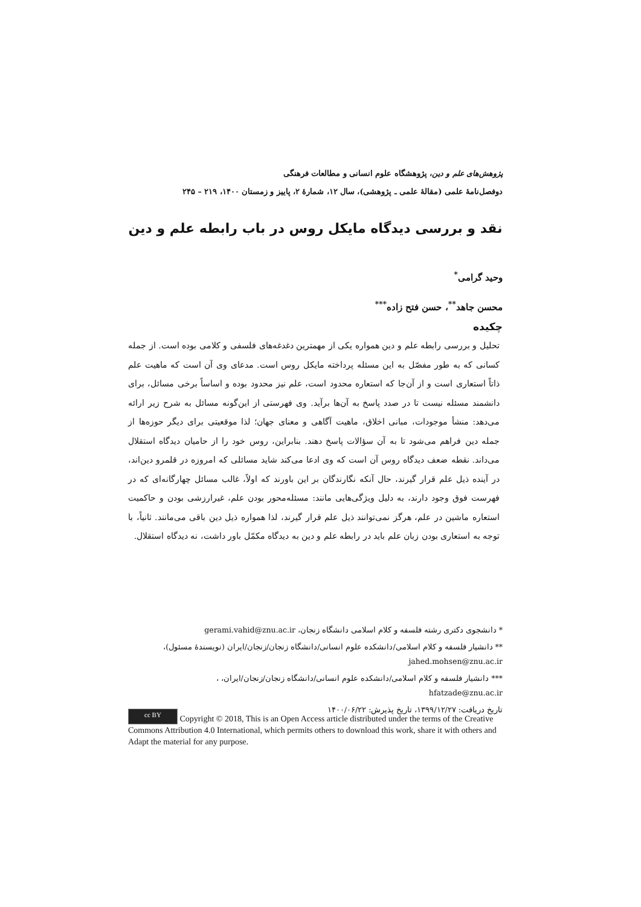پژوهش‌های علم و دین، پژوهشگاه علوم انسانی و مطالعات فرهنگی
دوفصل‌نامهٔ علمی (مقالهٔ علمی ـ پژوهشی)، سال ۱۲، شمارهٔ ۲، پاییز و زمستان ۱۴۰۰، ۲۱۹ – ۲۴۵
نقد و بررسی دیدگاه مایکل روس در باب رابطه علم و دین
وحید گرامی<sup>*</sup>
محسن جاهد<sup>**</sup>، حسن فتح زاده<sup>***</sup>
چکیده
تحلیل و بررسی رابطه علم و دین همواره یکی از مهمترین دغدغه‌های فلسفی و کلامی بوده است. از جمله کسانی که به طور مفصّل به این مسئله پرداخته مایکل روس است. مدعای وی آن است که ماهیت علم ذاتاً استعاری است و از آن‌جا که استعاره محدود است، علم نیز محدود بوده و اساساً برخی مسائل، برای دانشمند مسئله نیست تا در صدد پاسخ به آن‌ها برآید. وی فهرستی از این‌گونه مسائل به شرح زیر ارائه می‌دهد: منشأ موجودات، مبانی اخلاق، ماهیت آگاهی و معنای جهان؛ لذا موقعیتی برای دیگر حوزه‌ها از جمله دین فراهم می‌شود تا به آن سؤالات پاسخ دهند. بنابراین، روس خود را از حامیان دیدگاه استقلال می‌داند. نقطه ضعف دیدگاه روس آن است که وی ادعا می‌کند شاید مسائلی که امروزه در قلمرو دین‌اند، در آینده ذیل علم قرار گیرند، حال آنکه نگارندگان بر این باورند که اولاً، غالب مسائل چهارگانه‌ای که در فهرست فوق وجود دارند، به دلیل ویژگی‌هایی مانند: مسئله‌محور بودن علم، غیرارزشی بودن و حاکمیت استعاره ماشین در علم، هرگز نمی‌توانند ذیل علم قرار گیرند، لذا همواره ذیل دین باقی می‌مانند. ثانیاً، با توجه به استعاری بودن زبان علم باید در رابطه علم و دین به دیدگاه مکمّل باور داشت، نه دیدگاه استقلال.
* دانشجوی دکتری رشته فلسفه و کلام اسلامی دانشگاه زنجان، gerami.vahid@znu.ac.ir
** دانشیار فلسفه و کلام اسلامی/دانشکده علوم انسانی/دانشگاه زنجان/زنجان/ایران (نویسندهٔ مسئول)،
jahed.mohsen@znu.ac.ir
*** دانشیار فلسفه و کلام اسلامی/دانشکده علوم انسانی/دانشگاه زنجان/زنجان/ایران، ،
hfatzade@znu.ac.ir
تاریخ دریافت: ۱۳۹۹/۱۲/۲۷، تاریخ پذیرش: ۱۴۰۰/۰۶/۲۲
cc BY Copyright © 2018, This is an Open Access article distributed under the terms of the Creative Commons Attribution 4.0 International, which permits others to download this work, share it with others and Adapt the material for any purpose.